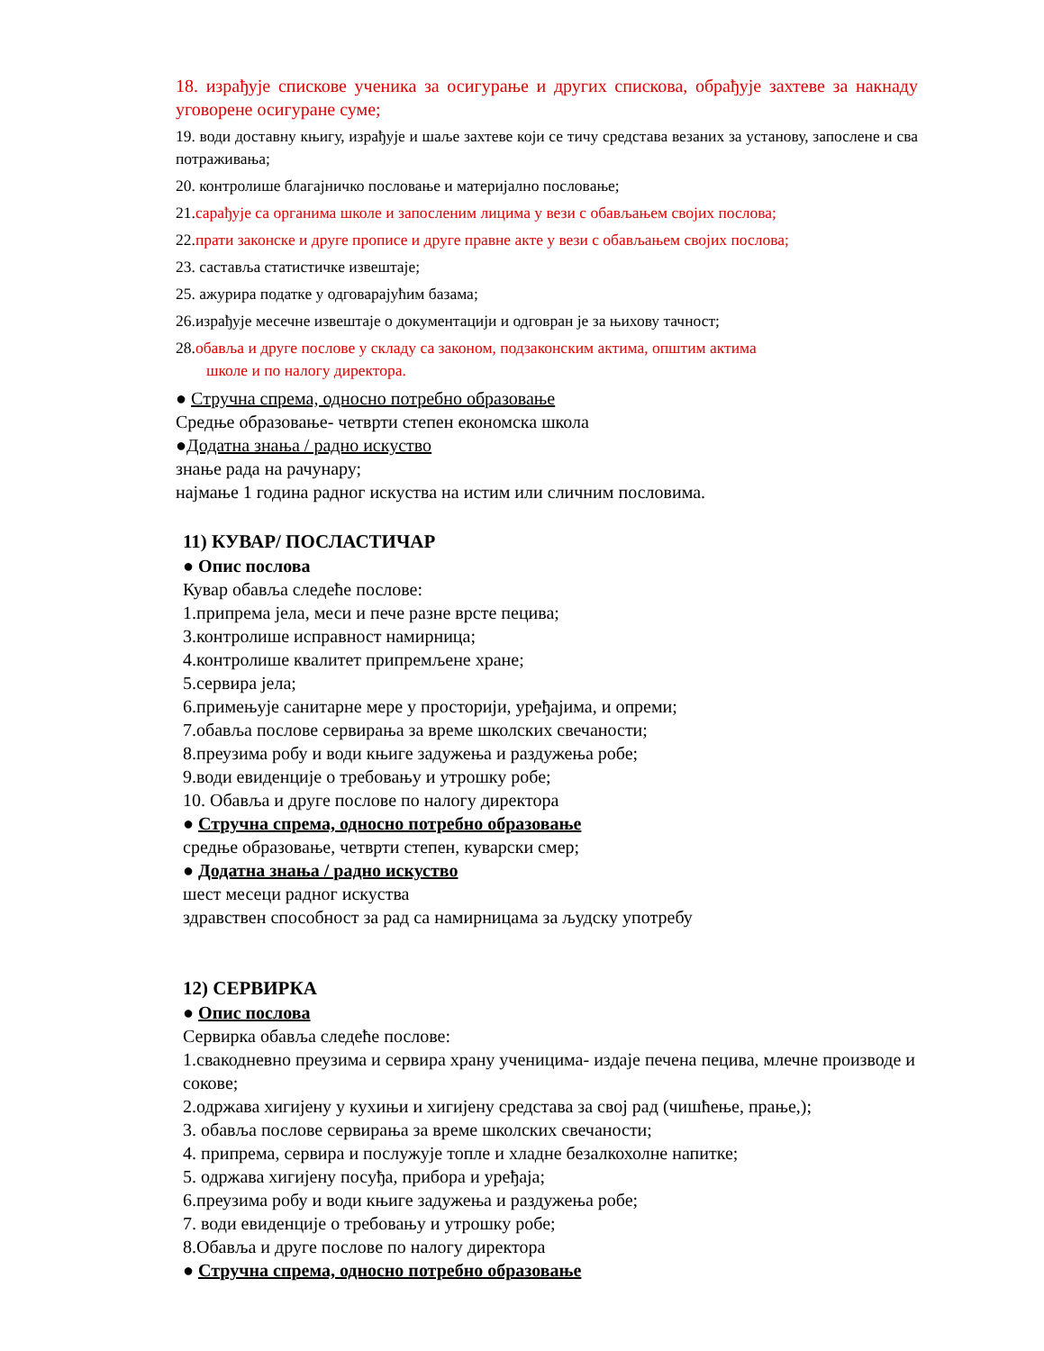18. израђује спискове ученика за осигурање и других спискова, обрађује захтеве за накнаду уговорене осигуране суме;
19. води доставну књигу, израђује и шаље захтеве који се тичу средстава везаних за установу, запослене и сва потраживања;
20. контролише благајничко пословање и материјално пословање;
21.сарађује са органима школе и запосленим лицима у вези с обављањем својих послова;
22.прати законске и друге прописе и друге правне акте у вези с обављањем својих послова;
23. саставља статистичке извештаје;
25. ажурира податке у одговарајућим базама;
26.израђује месечне извештаје о документацији и одговран је за њихову тачност;
28.обавља и друге послове у складу са законом, подзаконским актима, општим актима
школе и по налогу директора.
● Стручна спрема, односно потребно образовање
Средње образовање- четврти степен економска школа
●Додатна знања / радно искуство
знање рада на рачунару;
најмање 1 година радног искуства на истим или сличним пословима.
11) КУВАР/ ПОСЛАСТИЧАР
● Опис послова
Кувар обавља следеће послове:
1.припрема јела, меси и пече разне врсте пецива;
3.контролише исправност намирница;
4.контролише квалитет припремљене хране;
5.сервира јела;
6.примењује санитарне мере у просторији, уређајима, и опреми;
7.обавља послове сервирања за време школских свечаности;
8.преузима робу и води књиге задужења и раздужења робе;
9.води евиденције о требовању и утрошку робе;
10. Обавља и друге послове по налогу директора
● Стручна спрема, односно потребно образовање
средње образовање, четврти степен, куварски смер;
● Додатна знања / радно искуство
шест месеци радног искуства
здравствен способност за рад са намирницама за људску употребу
12) СЕРВИРКА
● Опис послова
Сервирка обавља следеће послове:
1.свакодневно преузима и сервира храну ученицима- издаје печена пецива, млечне производе и сокове;
2.одржава хигијену у кухињи и хигијену средстава за свој рад (чишћење, прање,);
3. обавља послове сервирања за време школских свечаности;
4. припрема, сервира и послужује топле и хладне безалкохолне напитке;
5. одржава хигијену посуђа, прибора и уређаја;
6.преузима робу и води књиге задужења и раздужења робе;
7. води евиденције о требовању и утрошку робе;
8.Обавља и друге послове по налогу директора
● Стручна спрема, односно потребно образовање